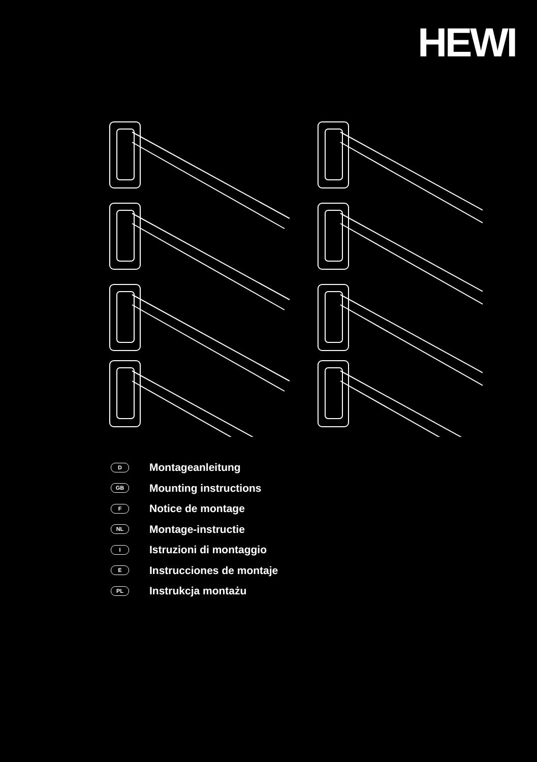HEWI
D Montageanleitung
GB Mounting instructions
F Notice de montage
NL Montage-instructie
I Istruzioni di montaggio
E Instrucciones de montaje
PL Instrukcja montażu